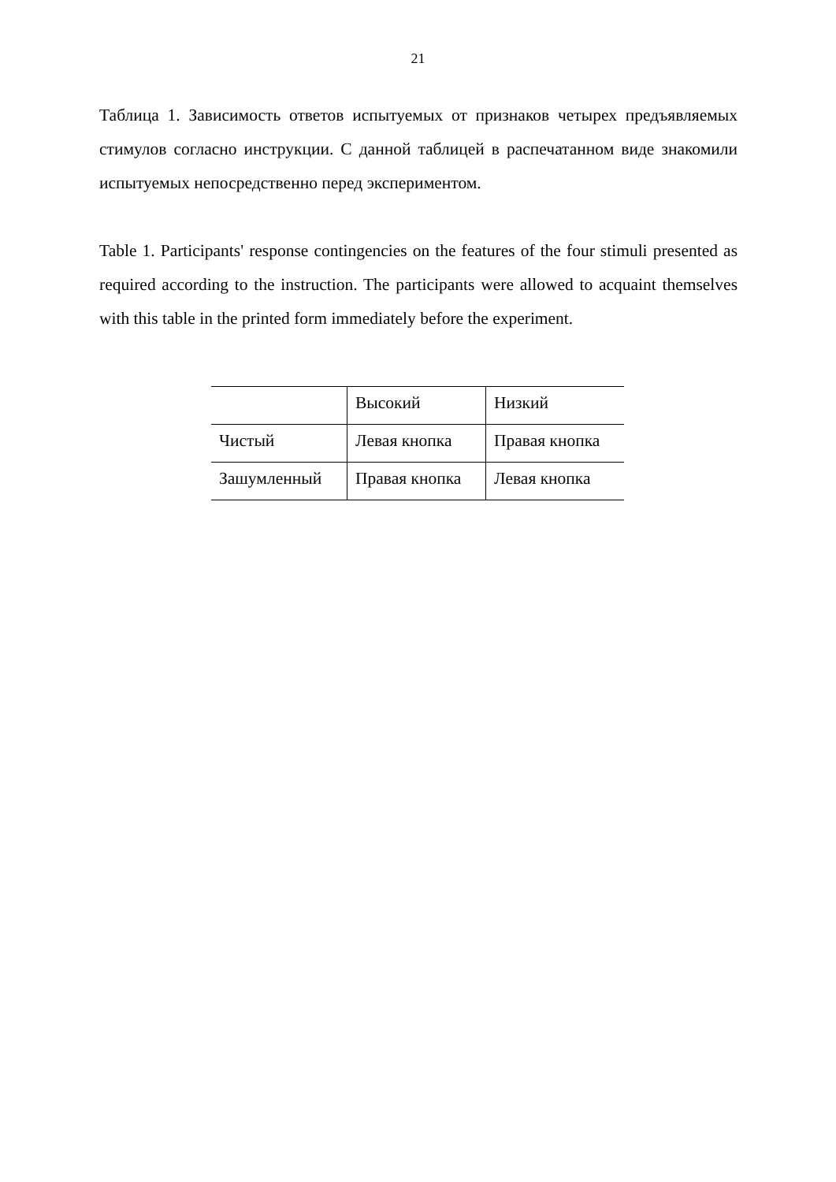21
Таблица 1. Зависимость ответов испытуемых от признаков четырех предъявляемых стимулов согласно инструкции. С данной таблицей в распечатанном виде знакомили испытуемых непосредственно перед экспериментом.
Table 1. Participants' response contingencies on the features of the four stimuli presented as required according to the instruction. The participants were allowed to acquaint themselves with this table in the printed form immediately before the experiment.
| | Высокий | Низкий |
| Чистый | Левая кнопка | Правая кнопка |
| Зашумленный | Правая кнопка | Левая кнопка |